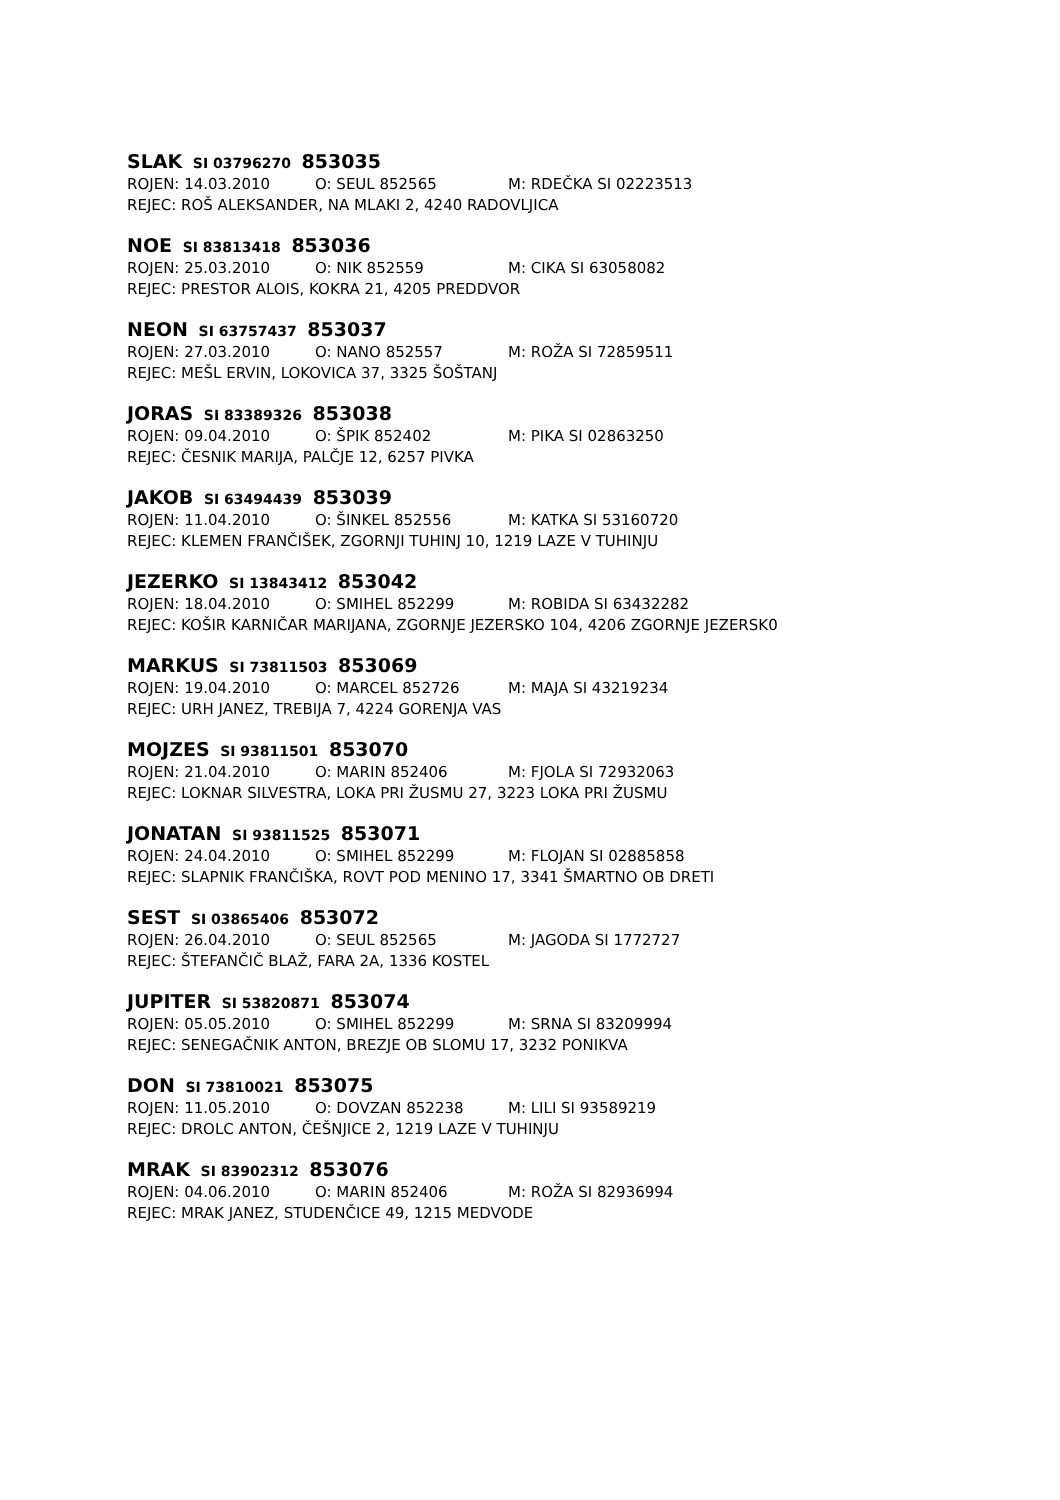SLAK SI 03796270 853035
ROJEN: 14.03.2010 O: SEUL 852565 M: RDEČKA SI 02223513
REJEC: ROŠ ALEKSANDER, NA MLAKI 2, 4240 RADOVLJICA
NOE SI 83813418 853036
ROJEN: 25.03.2010 O: NIK 852559 M: CIKA SI 63058082
REJEC: PRESTOR ALOIS, KOKRA 21, 4205 PREDDVOR
NEON SI 63757437 853037
ROJEN: 27.03.2010 O: NANO 852557 M: ROŽA SI 72859511
REJEC: MEŠL ERVIN, LOKOVICA 37, 3325 ŠOŠTANJ
JORAS SI 83389326 853038
ROJEN: 09.04.2010 O: ŠPIK 852402 M: PIKA SI 02863250
REJEC: ČESNIK MARIJA, PALČJE 12, 6257 PIVKA
JAKOB SI 63494439 853039
ROJEN: 11.04.2010 O: ŠINKEL 852556 M: KATKA SI 53160720
REJEC: KLEMEN FRANČIŠEK, ZGORNJI TUHINJ 10, 1219 LAZE V TUHINJU
JEZERKO SI 13843412 853042
ROJEN: 18.04.2010 O: SMIHEL 852299 M: ROBIDA SI 63432282
REJEC: KOŠIR KARNIČAR MARIJANA, ZGORNJE JEZERSKO 104, 4206 ZGORNJE JEZERSK0
MARKUS SI 73811503 853069
ROJEN: 19.04.2010 O: MARCEL 852726 M: MAJA SI 43219234
REJEC: URH JANEZ, TREBIJA 7, 4224 GORENJA VAS
MOJZES SI 93811501 853070
ROJEN: 21.04.2010 O: MARIN 852406 M: FJOLA SI 72932063
REJEC: LOKNAR SILVESTRA, LOKA PRI ŽUSMU 27, 3223 LOKA PRI ŽUSMU
JONATAN SI 93811525 853071
ROJEN: 24.04.2010 O: SMIHEL 852299 M: FLOJAN SI 02885858
REJEC: SLAPNIK FRANČIŠKA, ROVT POD MENINO 17, 3341 ŠMARTNO OB DRETI
SEST SI 03865406 853072
ROJEN: 26.04.2010 O: SEUL 852565 M: JAGODA SI 1772727
REJEC: ŠTEFANČIČ BLAŽ, FARA 2A, 1336 KOSTEL
JUPITER SI 53820871 853074
ROJEN: 05.05.2010 O: SMIHEL 852299 M: SRNA SI 83209994
REJEC: SENEGAČNIK ANTON, BREZJE OB SLOMU 17, 3232 PONIKVA
DON SI 73810021 853075
ROJEN: 11.05.2010 O: DOVZAN 852238 M: LILI SI 93589219
REJEC: DROLC ANTON, ČEŠNJICE 2, 1219 LAZE V TUHINJU
MRAK SI 83902312 853076
ROJEN: 04.06.2010 O: MARIN 852406 M: ROŽA SI 82936994
REJEC: MRAK JANEZ, STUDENČICE 49, 1215 MEDVODE